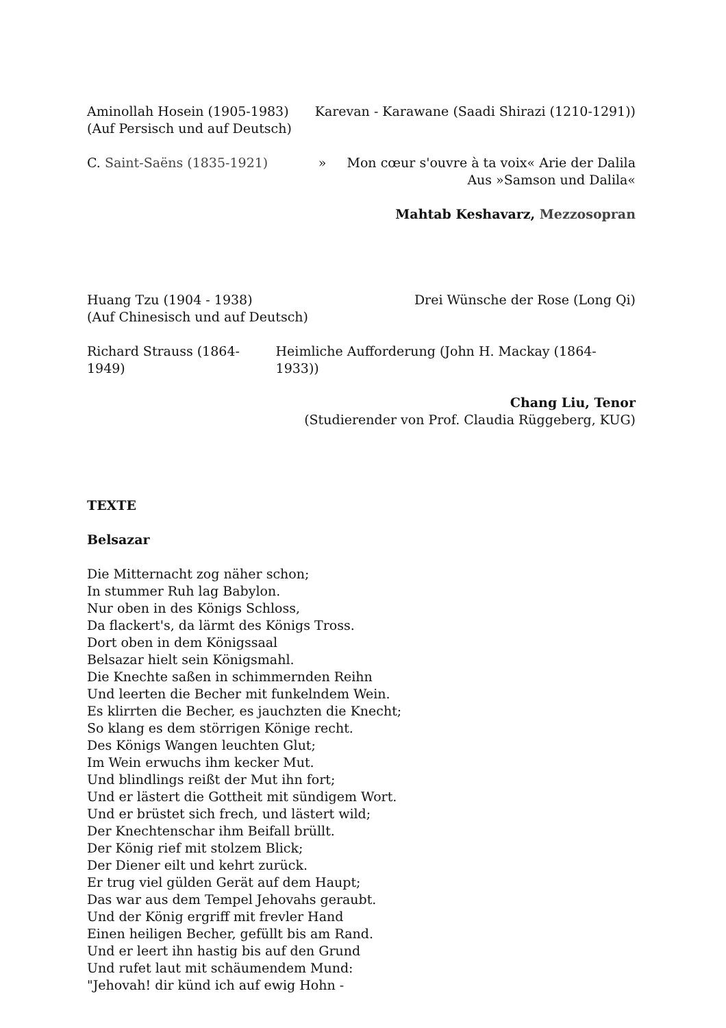Aminollah Hosein (1905-1983) Karevan - Karawane (Saadi Shirazi (1210-1291))
(Auf Persisch und auf Deutsch)
C. Saint-Saëns (1835-1921) » Mon cœur s'ouvre à ta voix« Arie der Dalila
Aus »Samson und Dalila«
Mahtab Keshavarz, Mezzosopran
Huang Tzu (1904 - 1938) Drei Wünsche der Rose (Long Qi)
(Auf Chinesisch und auf Deutsch)
Richard Strauss (1864-1949) Heimliche Aufforderung (John H. Mackay (1864-1933))
Chang Liu, Tenor
(Studierender von Prof. Claudia Rüggeberg, KUG)
TEXTE
Belsazar
Die Mitternacht zog näher schon;
In stummer Ruh lag Babylon.
Nur oben in des Königs Schloss,
Da flackert's, da lärmt des Königs Tross.
Dort oben in dem Königssaal
Belsazar hielt sein Königsmahl.
Die Knechte saßen in schimmernden Reihn
Und leerten die Becher mit funkelndem Wein.
Es klirrten die Becher, es jauchzten die Knecht;
So klang es dem störrigen Könige recht.
Des Königs Wangen leuchten Glut;
Im Wein erwuchs ihm kecker Mut.
Und blindlings reißt der Mut ihn fort;
Und er lästert die Gottheit mit sündigem Wort.
Und er brüstet sich frech, und lästert wild;
Der Knechtenschar ihm Beifall brüllt.
Der König rief mit stolzem Blick;
Der Diener eilt und kehrt zurück.
Er trug viel gülden Gerät auf dem Haupt;
Das war aus dem Tempel Jehovahs geraubt.
Und der König ergriff mit frevler Hand
Einen heiligen Becher, gefüllt bis am Rand.
Und er leert ihn hastig bis auf den Grund
Und rufet laut mit schäumendem Mund:
"Jehovah! dir künd ich auf ewig Hohn -